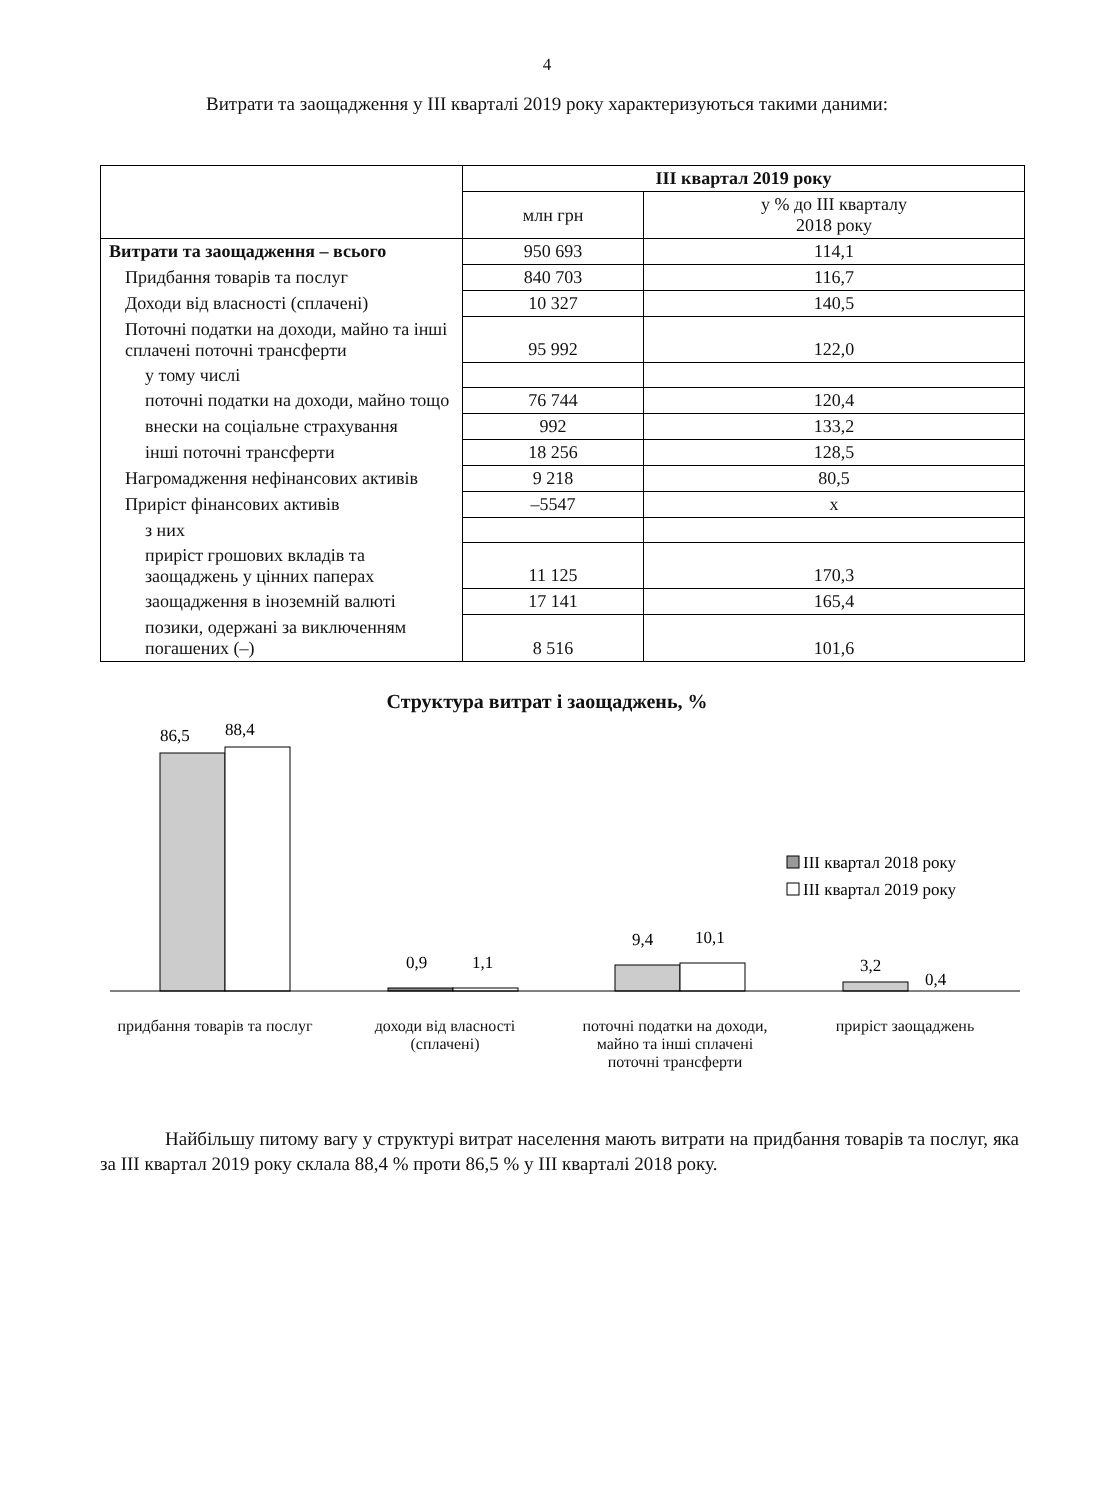4
Витрати та заощадження у III кварталі 2019 року характеризуються такими даними:
| | III квартал 2019 року | |
| --- | --- | --- |
| | млн грн | у % до III кварталу 2018 року |
| Витрати та заощадження – всього | 950 693 | 114,1 |
| Придбання товарів та послуг | 840 703 | 116,7 |
| Доходи від власності (сплачені) | 10 327 | 140,5 |
| Поточні податки на доходи, майно та інші сплачені поточні трансферти | 95 992 | 122,0 |
| у тому числі | | |
| поточні податки на доходи, майно тощо | 76 744 | 120,4 |
| внески на соціальне страхування | 992 | 133,2 |
| інші поточні трансферти | 18 256 | 128,5 |
| Нагромадження нефінансових активів | 9 218 | 80,5 |
| Приріст фінансових активів | –5547 | x |
| з них | | |
| приріст грошових вкладів та заощаджень у цінних паперах | 11 125 | 170,3 |
| заощадження в іноземній валюті | 17 141 | 165,4 |
| позики, одержані за виключенням погашених (–) | 8 516 | 101,6 |
Структура витрат і заощаджень, %
86,5
88,4
0,9
1,1
9,4
10,1
3,2
0,4
III квартал 2018 року
III квартал 2019 року
придбання товарів та послуг доходи від власності (сплачені)
поточні податки на доходи, майно та інші сплачені поточні трансферти
приріст заощаджень
Найбільшу питому вагу у структурі витрат населення мають витрати на придбання товарів та послуг, яка за III квартал 2019 року склала 88,4 % проти 86,5 % у III кварталі 2018 року.